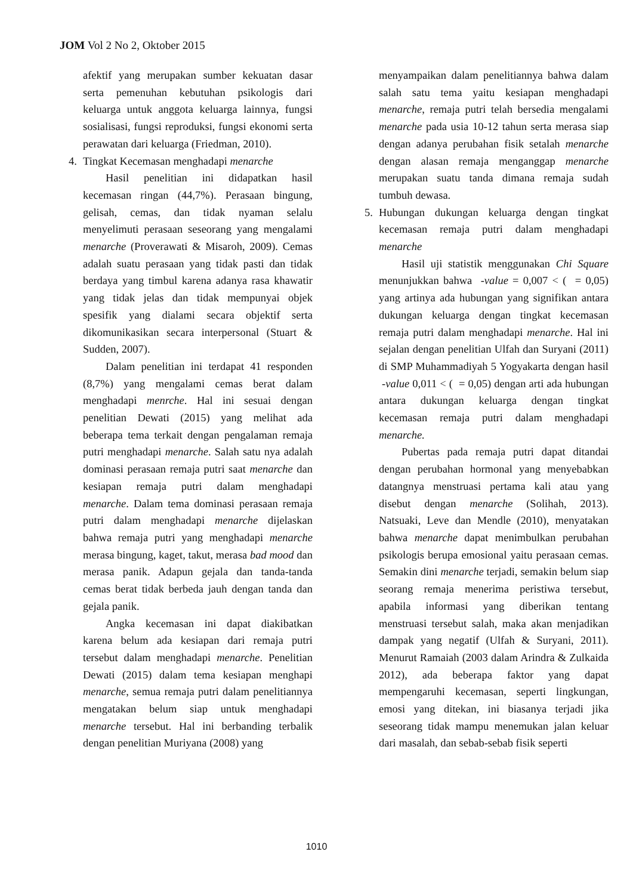JOM Vol 2 No 2, Oktober 2015
afektif yang merupakan sumber kekuatan dasar serta pemenuhan kebutuhan psikologis dari keluarga untuk anggota keluarga lainnya, fungsi sosialisasi, fungsi reproduksi, fungsi ekonomi serta perawatan dari keluarga (Friedman, 2010).
4. Tingkat Kecemasan menghadapi menarche
Hasil penelitian ini didapatkan hasil kecemasan ringan (44,7%). Perasaan bingung, gelisah, cemas, dan tidak nyaman selalu menyelimuti perasaan seseorang yang mengalami menarche (Proverawati & Misaroh, 2009). Cemas adalah suatu perasaan yang tidak pasti dan tidak berdaya yang timbul karena adanya rasa khawatir yang tidak jelas dan tidak mempunyai objek spesifik yang dialami secara objektif serta dikomunikasikan secara interpersonal (Stuart & Sudden, 2007).
Dalam penelitian ini terdapat 41 responden (8,7%) yang mengalami cemas berat dalam menghadapi menrche. Hal ini sesuai dengan penelitian Dewati (2015) yang melihat ada beberapa tema terkait dengan pengalaman remaja putri menghadapi menarche. Salah satu nya adalah dominasi perasaan remaja putri saat menarche dan kesiapan remaja putri dalam menghadapi menarche. Dalam tema dominasi perasaan remaja putri dalam menghadapi menarche dijelaskan bahwa remaja putri yang menghadapi menarche merasa bingung, kaget, takut, merasa bad mood dan merasa panik. Adapun gejala dan tanda-tanda cemas berat tidak berbeda jauh dengan tanda dan gejala panik.
Angka kecemasan ini dapat diakibatkan karena belum ada kesiapan dari remaja putri tersebut dalam menghadapi menarche. Penelitian Dewati (2015) dalam tema kesiapan menghapi menarche, semua remaja putri dalam penelitiannya mengatakan belum siap untuk menghadapi menarche tersebut. Hal ini berbanding terbalik dengan penelitian Muriyana (2008) yang
menyampaikan dalam penelitiannya bahwa dalam salah satu tema yaitu kesiapan menghadapi menarche, remaja putri telah bersedia mengalami menarche pada usia 10-12 tahun serta merasa siap dengan adanya perubahan fisik setalah menarche dengan alasan remaja menganggap menarche merupakan suatu tanda dimana remaja sudah tumbuh dewasa.
5. Hubungan dukungan keluarga dengan tingkat kecemasan remaja putri dalam menghadapi menarche
Hasil uji statistik menggunakan Chi Square menunjukkan bahwa -value = 0,007 < ( = 0,05) yang artinya ada hubungan yang signifikan antara dukungan keluarga dengan tingkat kecemasan remaja putri dalam menghadapi menarche. Hal ini sejalan dengan penelitian Ulfah dan Suryani (2011) di SMP Muhammadiyah 5 Yogyakarta dengan hasil -value 0,011 < ( = 0,05) dengan arti ada hubungan antara dukungan keluarga dengan tingkat kecemasan remaja putri dalam menghadapi menarche.
Pubertas pada remaja putri dapat ditandai dengan perubahan hormonal yang menyebabkan datangnya menstruasi pertama kali atau yang disebut dengan menarche (Solihah, 2013). Natsuaki, Leve dan Mendle (2010), menyatakan bahwa menarche dapat menimbulkan perubahan psikologis berupa emosional yaitu perasaan cemas. Semakin dini menarche terjadi, semakin belum siap seorang remaja menerima peristiwa tersebut, apabila informasi yang diberikan tentang menstruasi tersebut salah, maka akan menjadikan dampak yang negatif (Ulfah & Suryani, 2011). Menurut Ramaiah (2003 dalam Arindra & Zulkaida 2012), ada beberapa faktor yang dapat mempengaruhi kecemasan, seperti lingkungan, emosi yang ditekan, ini biasanya terjadi jika seseorang tidak mampu menemukan jalan keluar dari masalah, dan sebab-sebab fisik seperti
1010